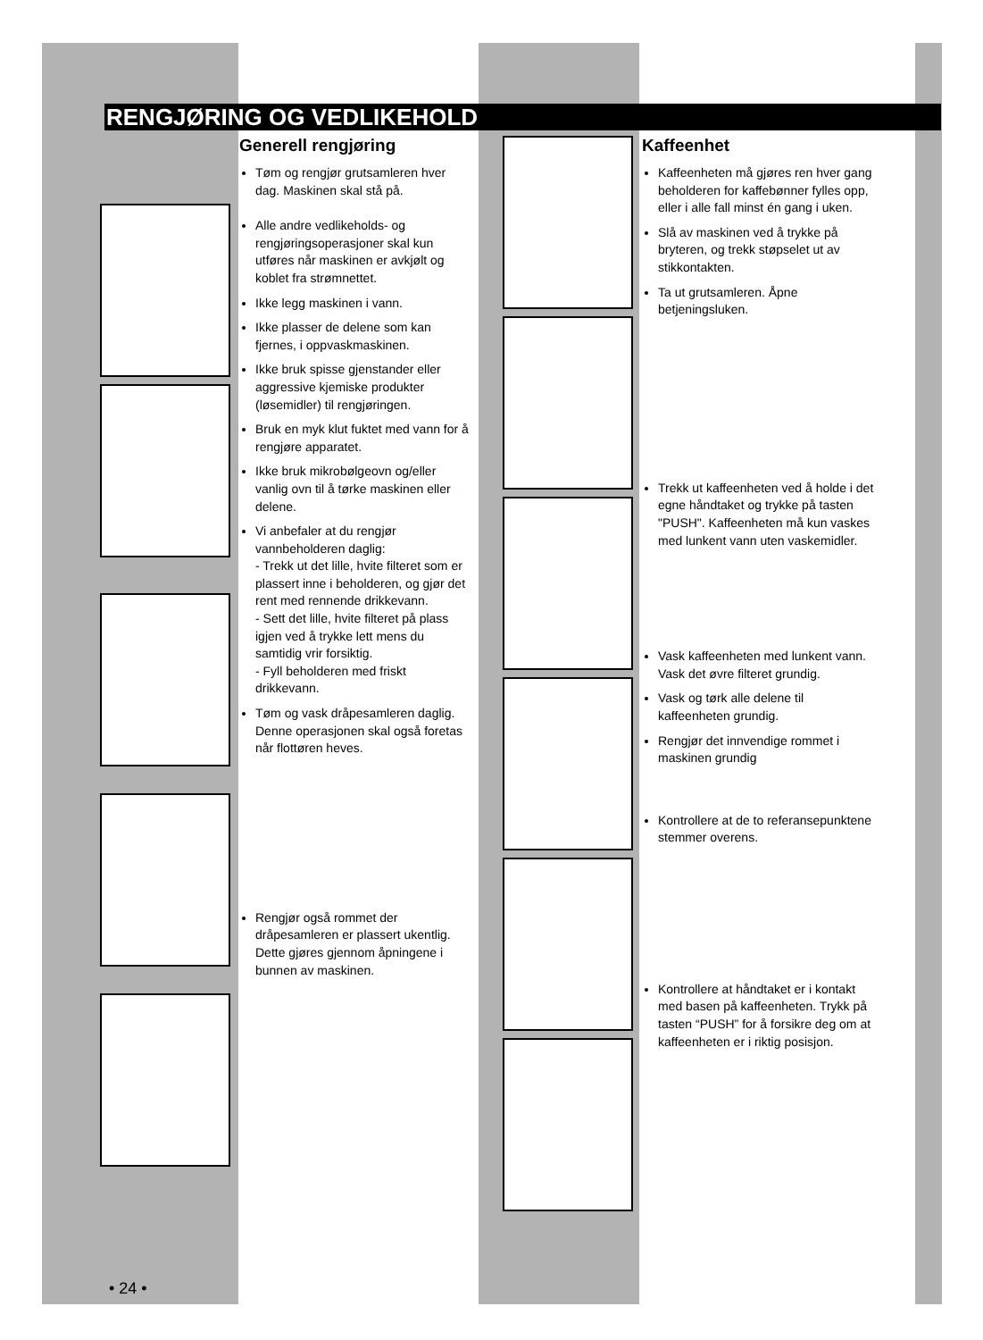RENGJØRING OG VEDLIKEHOLD
Generell rengjøring
Tøm og rengjør grutsamleren hver dag. Maskinen skal stå på.
Alle andre vedlikeholds- og rengjøringsoperasjoner skal kun utføres når maskinen er avkjølt og koblet fra strømnettet.
Ikke legg maskinen i vann.
Ikke plasser de delene som kan fjernes, i oppvaskmaskinen.
Ikke bruk spisse gjenstander eller aggressive kjemiske produkter (løsemidler) til rengjøringen.
Bruk en myk klut fuktet med vann for å rengjøre apparatet.
Ikke bruk mikrobølgeovn og/eller vanlig ovn til å tørke maskinen eller delene.
Vi anbefaler at du rengjør vannbeholderen daglig:
- Trekk ut det lille, hvite filteret som er plassert inne i beholderen, og gjør det rent med rennende drikkevann.
- Sett det lille, hvite filteret på plass igjen ved å trykke lett mens du samtidig vrir forsiktig.
- Fyll beholderen med friskt drikkevann.
Tøm og vask dråpesamleren daglig. Denne operasjonen skal også foretas når flottøren heves.
Rengjør også rommet der dråpesamleren er plassert ukentlig. Dette gjøres gjennom åpningene i bunnen av maskinen.
Kaffeenhet
Kaffeenheten må gjøres ren hver gang beholderen for kaffebønner fylles opp, eller i alle fall minst én gang i uken.
Slå av maskinen ved å trykke på bryteren, og trekk støpselet ut av stikkontakten.
Ta ut grutsamleren. Åpne betjeningsluken.
Trekk ut kaffeenheten ved å holde i det egne håndtaket og trykke på tasten "PUSH". Kaffeenheten må kun vaskes med lunkent vann uten vaskemidler.
Vask kaffeenheten med lunkent vann. Vask det øvre filteret grundig.
Vask og tørk alle delene til kaffeenheten grundig.
Rengjør det innvendige rommet i maskinen grundig
Kontrollere at de to referansepunktene stemmer overens.
Kontrollere at håndtaket er i kontakt med basen på kaffeenheten. Trykk på tasten “PUSH” for å forsikre deg om at kaffeenheten er i riktig posisjon.
• 24 •